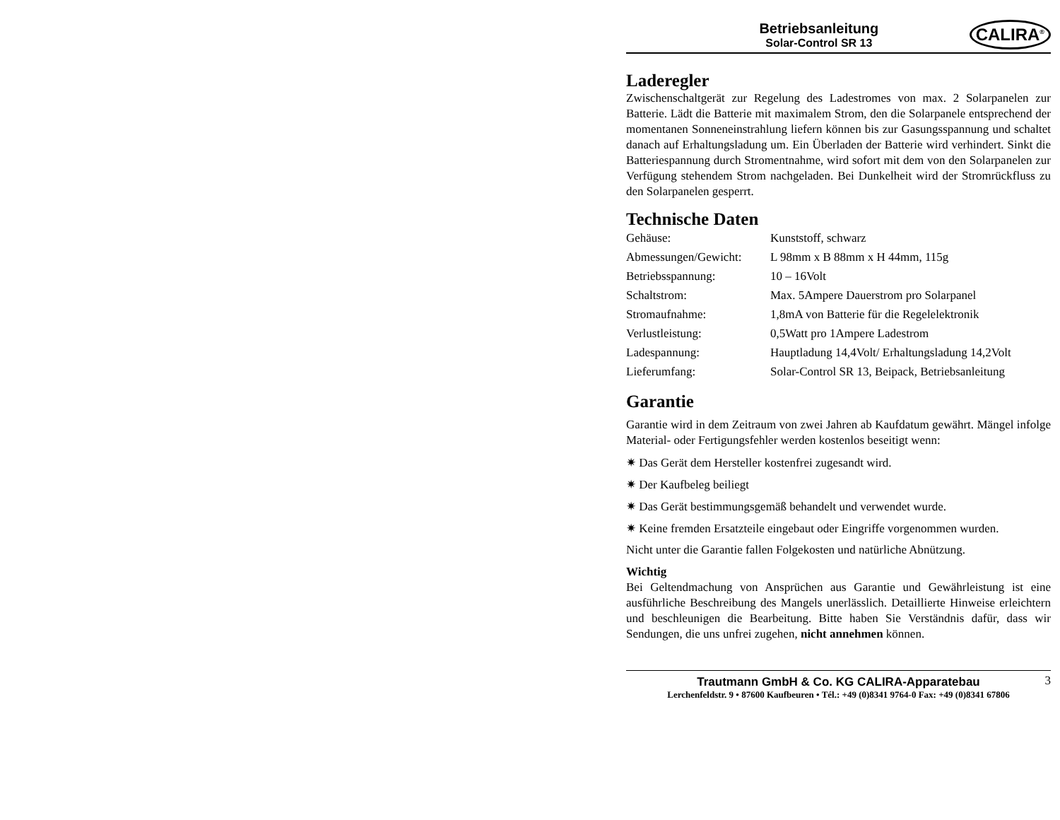Betriebsanleitung
Solar-Control SR 13
CALIRA<sup>®</sup>
Laderegler
Zwischenschaltgerät zur Regelung des Ladestromes von max. 2 Solarpanelen zur Batterie. Lädt die Batterie mit maximalem Strom, den die Solarpanele entsprechend der momentanen Sonneneinstrahlung liefern können bis zur Gasungsspannung und schaltet danach auf Erhaltungsladung um. Ein Überladen der Batterie wird verhindert. Sinkt die Batteriespannung durch Stromentnahme, wird sofort mit dem von den Solarpanelen zur Verfügung stehendem Strom nachgeladen. Bei Dunkelheit wird der Stromrückfluss zu den Solarpanelen gesperrt.
Technische Daten
| Gehäuse: | Kunststoff, schwarz |
| Abmessungen/Gewicht: | L 98mm x B 88mm x H 44mm, 115g |
| Betriebsspannung: | 10 – 16Volt |
| Schaltstrom: | Max. 5Ampere Dauerstrom pro Solarpanel |
| Stromaufnahme: | 1,8mA von Batterie für die Regelelektronik |
| Verlustleistung: | 0,5Watt pro 1Ampere Ladestrom |
| Ladespannung: | Hauptladung 14,4Volt/ Erhaltungsladung 14,2Volt |
| Lieferumfang: | Solar-Control SR 13, Beipack, Betriebsanleitung |
Garantie
Garantie wird in dem Zeitraum von zwei Jahren ab Kaufdatum gewährt. Mängel infolge Material- oder Fertigungsfehler werden kostenlos beseitigt wenn:
✷ Das Gerät dem Hersteller kostenfrei zugesandt wird.
✷ Der Kaufbeleg beiliegt
✷ Das Gerät bestimmungsgemäß behandelt und verwendet wurde.
✷ Keine fremden Ersatzteile eingebaut oder Eingriffe vorgenommen wurden.
Nicht unter die Garantie fallen Folgekosten und natürliche Abnützung.
Wichtig
Bei Geltendmachung von Ansprüchen aus Garantie und Gewährleistung ist eine ausführliche Beschreibung des Mangels unerlässlich. Detaillierte Hinweise erleichtern und beschleunigen die Bearbeitung. Bitte haben Sie Verständnis dafür, dass wir Sendungen, die uns unfrei zugehen, nicht annehmen können.
Trautmann GmbH & Co. KG CALIRA-Apparatebau
Lerchenfeldstr. 9 • 87600 Kaufbeuren • Tél.: +49 (0)8341 9764-0 Fax: +49 (0)8341 67806
3